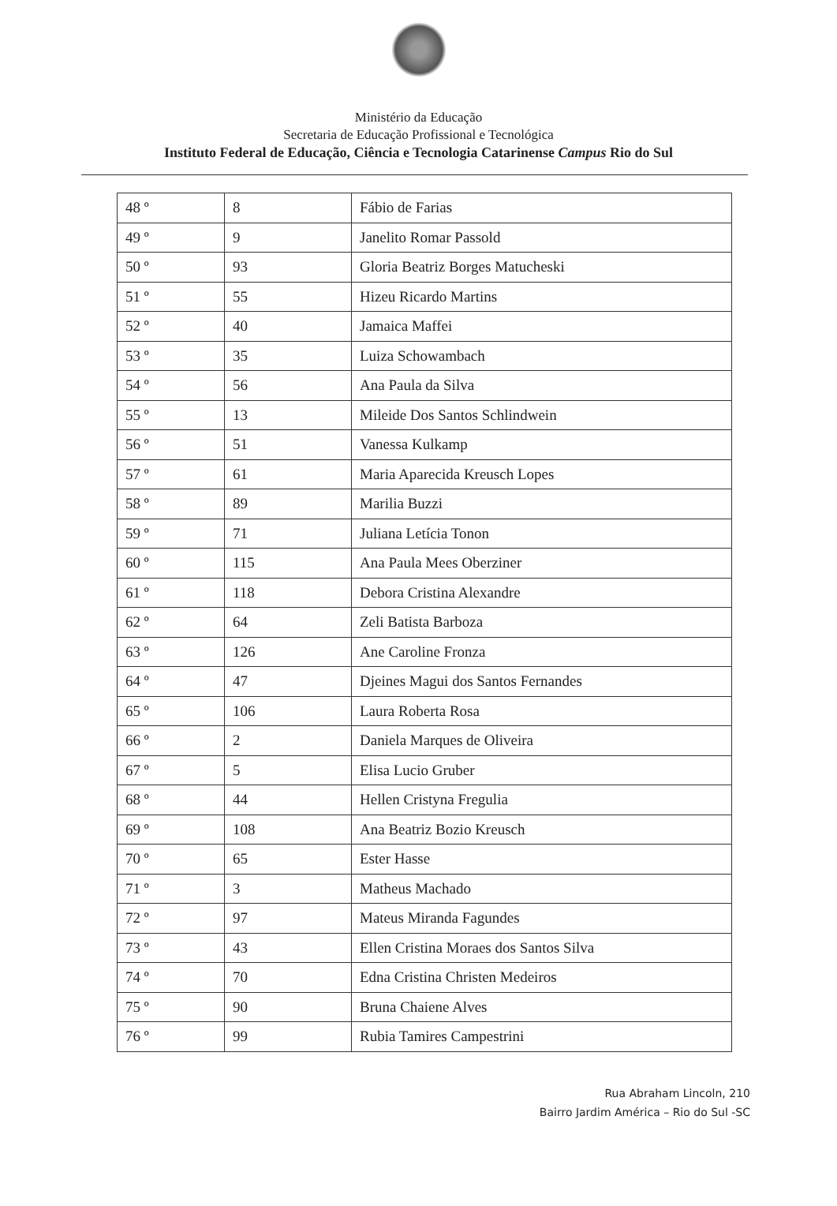Ministério da Educação
Secretaria de Educação Profissional e Tecnológica
Instituto Federal de Educação, Ciência e Tecnologia Catarinense Campus Rio do Sul
| 48 º | 8 | Fábio de Farias |
| 49 º | 9 | Janelito Romar Passold |
| 50 º | 93 | Gloria Beatriz Borges Matucheski |
| 51 º | 55 | Hizeu Ricardo Martins |
| 52 º | 40 | Jamaica Maffei |
| 53 º | 35 | Luiza Schowambach |
| 54 º | 56 | Ana Paula da Silva |
| 55 º | 13 | Mileide Dos Santos Schlindwein |
| 56 º | 51 | Vanessa Kulkamp |
| 57 º | 61 | Maria Aparecida Kreusch Lopes |
| 58 º | 89 | Marilia Buzzi |
| 59 º | 71 | Juliana Letícia Tonon |
| 60 º | 115 | Ana Paula Mees Oberziner |
| 61 º | 118 | Debora Cristina Alexandre |
| 62 º | 64 | Zeli Batista Barboza |
| 63 º | 126 | Ane Caroline Fronza |
| 64 º | 47 | Djeines Magui dos Santos Fernandes |
| 65 º | 106 | Laura Roberta Rosa |
| 66 º | 2 | Daniela Marques de Oliveira |
| 67 º | 5 | Elisa Lucio Gruber |
| 68 º | 44 | Hellen Cristyna Fregulia |
| 69 º | 108 | Ana Beatriz Bozio Kreusch |
| 70 º | 65 | Ester Hasse |
| 71 º | 3 | Matheus Machado |
| 72 º | 97 | Mateus Miranda Fagundes |
| 73 º | 43 | Ellen Cristina Moraes dos Santos Silva |
| 74 º | 70 | Edna Cristina Christen Medeiros |
| 75 º | 90 | Bruna Chaiene Alves |
| 76 º | 99 | Rubia Tamires Campestrini |
Rua Abraham Lincoln, 210
Bairro Jardim América – Rio do Sul -SC